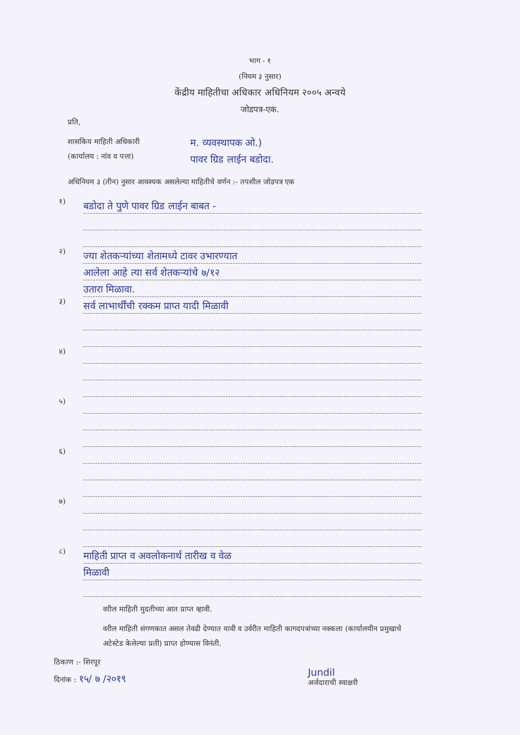भाग - १
(नियम ३ नुसार)
केंद्रीय माहितीचा अधिकार अधिनियम २००५ अन्वये
जोडपत्र-एक.
प्रति,
शासकिय माहिती अधिकारी
(कार्यालय : नांव व पत्ता)
म. व्यवस्थापक ओ.)
पावर ग्रिड लाईन बडोदा.
अधिनियम ३ (तीन) नुसार आवश्यक असलेल्या माहितीचे वर्णन :- तपशील जोडपत्र एक
१)
बडोदा ते पुणे पावर ग्रिड लाईन बाबत -
२)
ज्या शेतकऱ्यांच्या शेतामध्ये टावर उभारण्यात
आलेला आहे त्या सर्व शेतकऱ्यांचे ७/१२
उतारा मिळावा.
३)
सर्व लाभार्थींची रक्कम प्राप्त यादी मिळावी
४)
५)
६)
७)
८)
माहिती प्राप्त व अवलोकनार्थ तारीख व वेळ
मिळावी
वरील माहिती मुदतीच्या आत प्राप्त व्हावी.
वरील माहिती संगणकात असल तेवढी देण्यात यावी व उर्वरीत माहिती कागदपत्रांच्या नक्कला (कार्यालयीन प्रमुखाचे अटेस्टेड केलेल्या प्रती) प्राप्त होण्यास विनंती.
ठिकाण :- शिरपूर
दिनांक : १५/ ७ /२०१९
Jundil
अर्जदाराची स्वाक्षरी